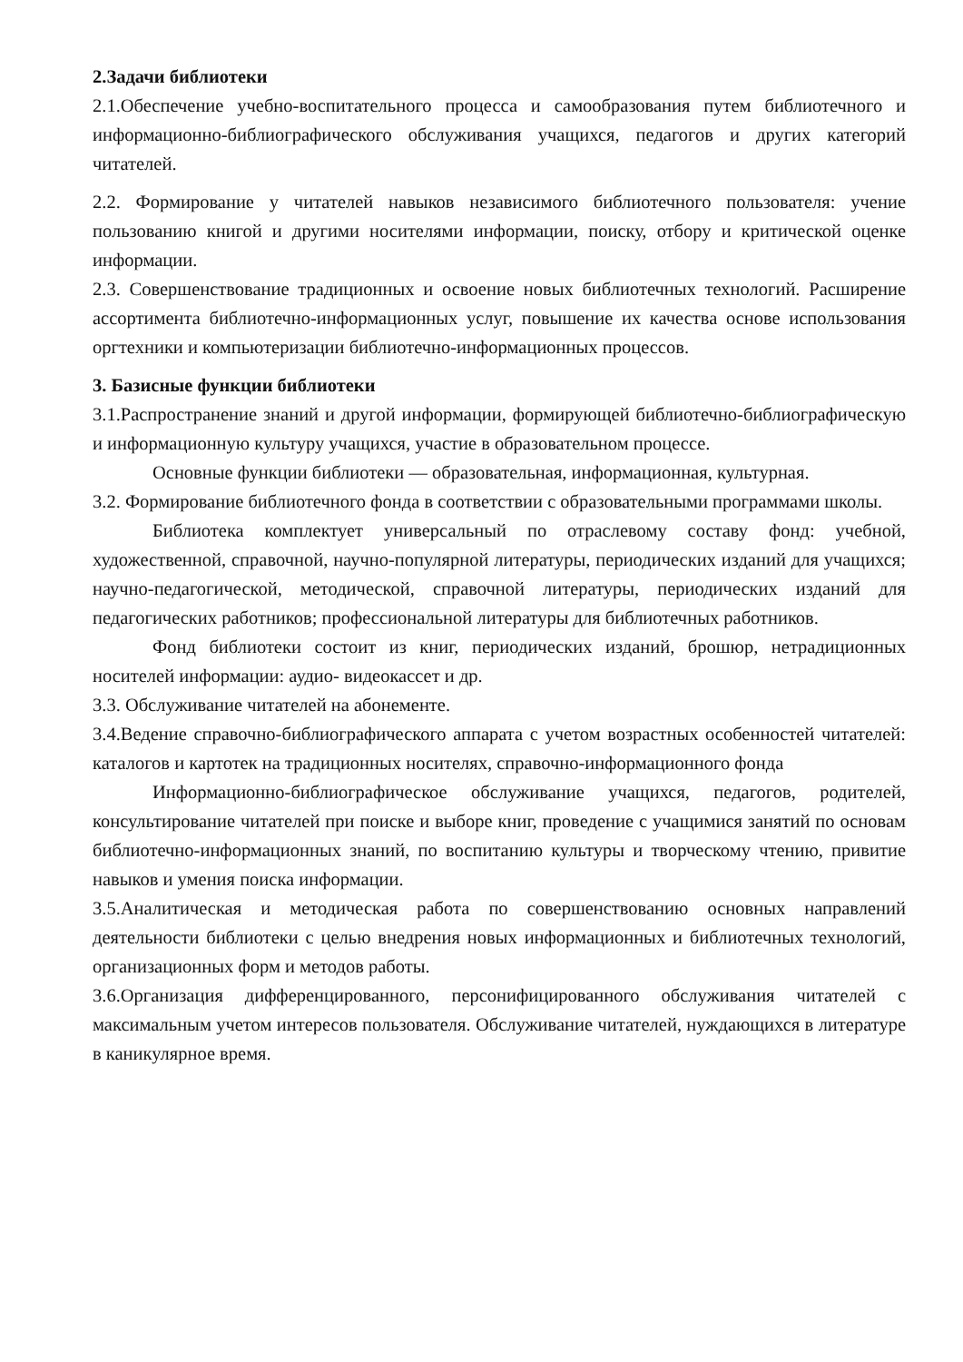2.Задачи библиотеки
2.1.Обеспечение учебно-воспитательного процесса и самообразования путем библиотечного и информационно-библиографического обслуживания учащихся, педагогов и других категорий читателей.
2.2. Формирование у читателей навыков независимого библиотечного пользователя: учение пользованию книгой и другими носителями информации, поиску, отбору и критической оценке информации.
2.3. Совершенствование традиционных и освоение новых библиотечных технологий. Расширение ассортимента библиотечно-информационных услуг, повышение их качества основе использования оргтехники и компьютеризации библиотечно-информационных процессов.
3. Базисные функции библиотеки
3.1.Распространение знаний и другой информации, формирующей библиотечно-библиографическую и информационную культуру учащихся, участие в образовательном процессе.
Основные функции библиотеки — образовательная, информационная, культурная.
3.2. Формирование библиотечного фонда в соответствии с образовательными программами школы.
Библиотека комплектует универсальный по отраслевому составу фонд: учебной, художественной, справочной, научно-популярной литературы, периодических изданий для учащихся; научно-педагогической, методической, справочной литературы, периодических изданий для педагогических работников; профессиональной литературы для библиотечных работников.
Фонд библиотеки состоит из книг, периодических изданий, брошюр, нетрадиционных носителей информации: аудио- видеокассет и др.
3.3. Обслуживание читателей на абонементе.
3.4.Ведение справочно-библиографического аппарата с учетом возрастных особенностей читателей: каталогов и картотек на традиционных носителях, справочно-информационного фонда
Информационно-библиографическое обслуживание учащихся, педагогов, родителей, консультирование читателей при поиске и выборе книг, проведение с учащимися занятий по основам библиотечно-информационных знаний, по воспитанию культуры и творческому чтению, привитие навыков и умения поиска информации.
3.5.Аналитическая и методическая работа по совершенствованию основных направлений деятельности библиотеки с целью внедрения новых информационных и библиотечных технологий, организационных форм и методов работы.
3.6.Организация дифференцированного, персонифицированного обслуживания читателей с максимальным учетом интересов пользователя. Обслуживание читателей, нуждающихся в литературе в каникулярное время.